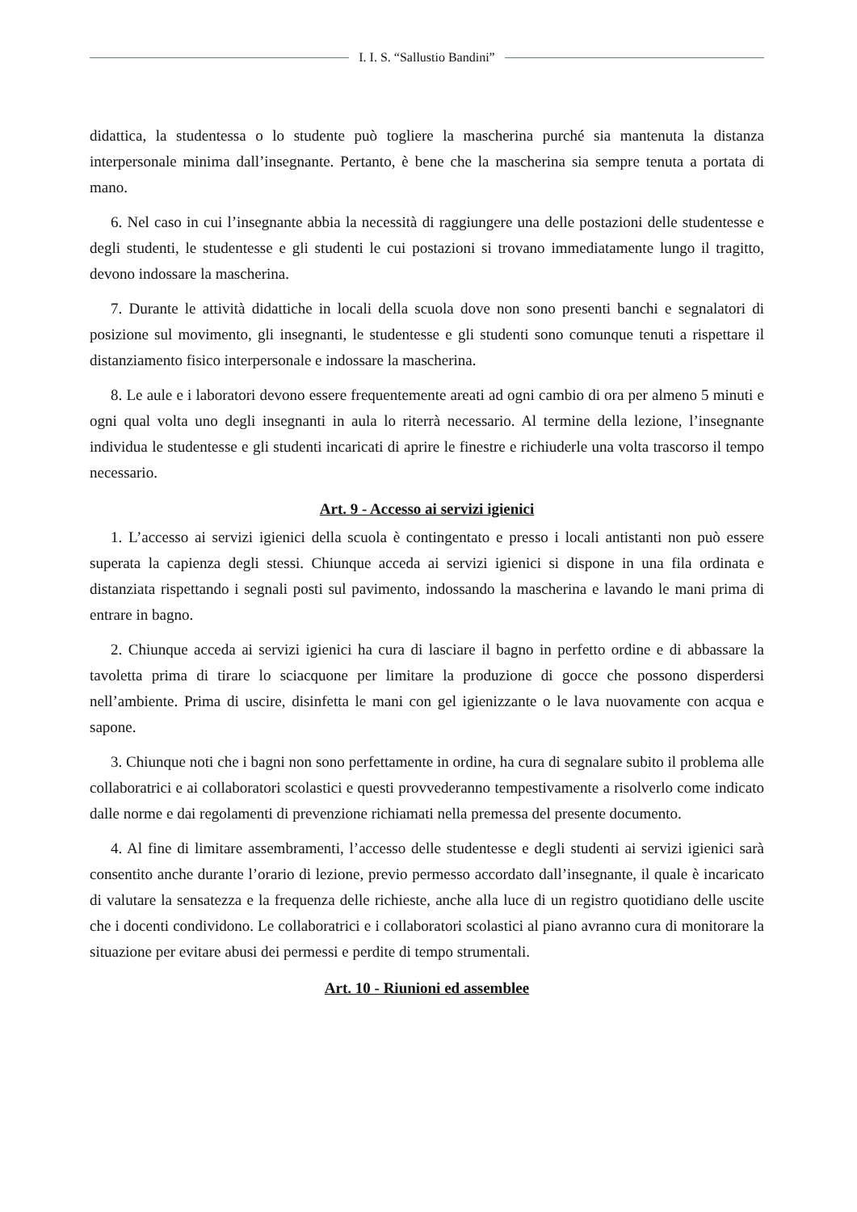I. I. S. “Sallustio Bandini”
didattica, la studentessa o lo studente può togliere la mascherina purché sia mantenuta la distanza interpersonale minima dall’insegnante. Pertanto, è bene che la mascherina sia sempre tenuta a portata di mano.
6. Nel caso in cui l’insegnante abbia la necessità di raggiungere una delle postazioni delle studentesse e degli studenti, le studentesse e gli studenti le cui postazioni si trovano immediatamente lungo il tragitto, devono indossare la mascherina.
7. Durante le attività didattiche in locali della scuola dove non sono presenti banchi e segnalatori di posizione sul movimento, gli insegnanti, le studentesse e gli studenti sono comunque tenuti a rispettare il distanziamento fisico interpersonale e indossare la mascherina.
8. Le aule e i laboratori devono essere frequentemente areati ad ogni cambio di ora per almeno 5 minuti e ogni qual volta uno degli insegnanti in aula lo riterrà necessario. Al termine della lezione, l’insegnante individua le studentesse e gli studenti incaricati di aprire le finestre e richiuderle una volta trascorso il tempo necessario.
Art. 9 - Accesso ai servizi igienici
1. L’accesso ai servizi igienici della scuola è contingentato e presso i locali antistanti non può essere superata la capienza degli stessi. Chiunque acceda ai servizi igienici si dispone in una fila ordinata e distanziata rispettando i segnali posti sul pavimento, indossando la mascherina e lavando le mani prima di entrare in bagno.
2. Chiunque acceda ai servizi igienici ha cura di lasciare il bagno in perfetto ordine e di abbassare la tavoletta prima di tirare lo sciacquone per limitare la produzione di gocce che possono disperdersi nell’ambiente. Prima di uscire, disinfetta le mani con gel igienizzante o le lava nuovamente con acqua e sapone.
3. Chiunque noti che i bagni non sono perfettamente in ordine, ha cura di segnalare subito il problema alle collaboratrici e ai collaboratori scolastici e questi provvederanno tempestivamente a risolverlo come indicato dalle norme e dai regolamenti di prevenzione richiamati nella premessa del presente documento.
4. Al fine di limitare assembramenti, l’accesso delle studentesse e degli studenti ai servizi igienici sarà consentito anche durante l’orario di lezione, previo permesso accordato dall’insegnante, il quale è incaricato di valutare la sensatezza e la frequenza delle richieste, anche alla luce di un registro quotidiano delle uscite che i docenti condividono. Le collaboratrici e i collaboratori scolastici al piano avranno cura di monitorare la situazione per evitare abusi dei permessi e perdite di tempo strumentali.
Art. 10 - Riunioni ed assemblee